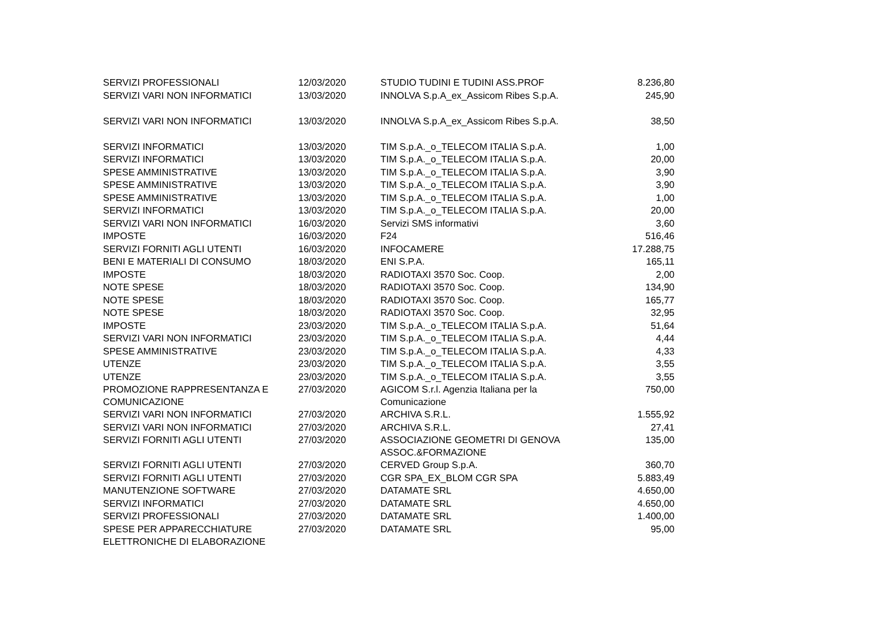| SERVIZI PROFESSIONALI | 12/03/2020 | STUDIO TUDINI E TUDINI ASS.PROF | 8.236,80 |
| SERVIZI VARI NON INFORMATICI | 13/03/2020 | INNOLVA S.p.A_ex_Assicom Ribes S.p.A. | 245,90 |
| SERVIZI VARI NON INFORMATICI | 13/03/2020 | INNOLVA S.p.A_ex_Assicom Ribes S.p.A. | 38,50 |
| SERVIZI INFORMATICI | 13/03/2020 | TIM S.p.A._o_TELECOM ITALIA S.p.A. | 1,00 |
| SERVIZI INFORMATICI | 13/03/2020 | TIM S.p.A._o_TELECOM ITALIA S.p.A. | 20,00 |
| SPESE AMMINISTRATIVE | 13/03/2020 | TIM S.p.A._o_TELECOM ITALIA S.p.A. | 3,90 |
| SPESE AMMINISTRATIVE | 13/03/2020 | TIM S.p.A._o_TELECOM ITALIA S.p.A. | 3,90 |
| SPESE AMMINISTRATIVE | 13/03/2020 | TIM S.p.A._o_TELECOM ITALIA S.p.A. | 1,00 |
| SERVIZI INFORMATICI | 13/03/2020 | TIM S.p.A._o_TELECOM ITALIA S.p.A. | 20,00 |
| SERVIZI VARI NON INFORMATICI | 16/03/2020 | Servizi SMS informativi | 3,60 |
| IMPOSTE | 16/03/2020 | F24 | 516,46 |
| SERVIZI FORNITI AGLI UTENTI | 16/03/2020 | INFOCAMERE | 17.288,75 |
| BENI E MATERIALI DI CONSUMO | 18/03/2020 | ENI S.P.A. | 165,11 |
| IMPOSTE | 18/03/2020 | RADIOTAXI 3570 Soc. Coop. | 2,00 |
| NOTE SPESE | 18/03/2020 | RADIOTAXI 3570 Soc. Coop. | 134,90 |
| NOTE SPESE | 18/03/2020 | RADIOTAXI 3570 Soc. Coop. | 165,77 |
| NOTE SPESE | 18/03/2020 | RADIOTAXI 3570 Soc. Coop. | 32,95 |
| IMPOSTE | 23/03/2020 | TIM S.p.A._o_TELECOM ITALIA S.p.A. | 51,64 |
| SERVIZI VARI NON INFORMATICI | 23/03/2020 | TIM S.p.A._o_TELECOM ITALIA S.p.A. | 4,44 |
| SPESE AMMINISTRATIVE | 23/03/2020 | TIM S.p.A._o_TELECOM ITALIA S.p.A. | 4,33 |
| UTENZE | 23/03/2020 | TIM S.p.A._o_TELECOM ITALIA S.p.A. | 3,55 |
| UTENZE | 23/03/2020 | TIM S.p.A._o_TELECOM ITALIA S.p.A. | 3,55 |
| PROMOZIONE RAPPRESENTANZA E COMUNICAZIONE | 27/03/2020 | AGICOM S.r.l. Agenzia Italiana per la Comunicazione | 750,00 |
| SERVIZI VARI NON INFORMATICI | 27/03/2020 | ARCHIVA S.R.L. | 1.555,92 |
| SERVIZI VARI NON INFORMATICI | 27/03/2020 | ARCHIVA S.R.L. | 27,41 |
| SERVIZI FORNITI AGLI UTENTI | 27/03/2020 | ASSOCIAZIONE GEOMETRI DI GENOVA ASSOC.&FORMAZIONE | 135,00 |
| SERVIZI FORNITI AGLI UTENTI | 27/03/2020 | CERVED Group S.p.A. | 360,70 |
| SERVIZI FORNITI AGLI UTENTI | 27/03/2020 | CGR SPA_EX_BLOM CGR SPA | 5.883,49 |
| MANUTENZIONE SOFTWARE | 27/03/2020 | DATAMATE SRL | 4.650,00 |
| SERVIZI INFORMATICI | 27/03/2020 | DATAMATE SRL | 4.650,00 |
| SERVIZI PROFESSIONALI | 27/03/2020 | DATAMATE SRL | 1.400,00 |
| SPESE PER APPARECCHIATURE ELETTRONICHE DI ELABORAZIONE | 27/03/2020 | DATAMATE SRL | 95,00 |